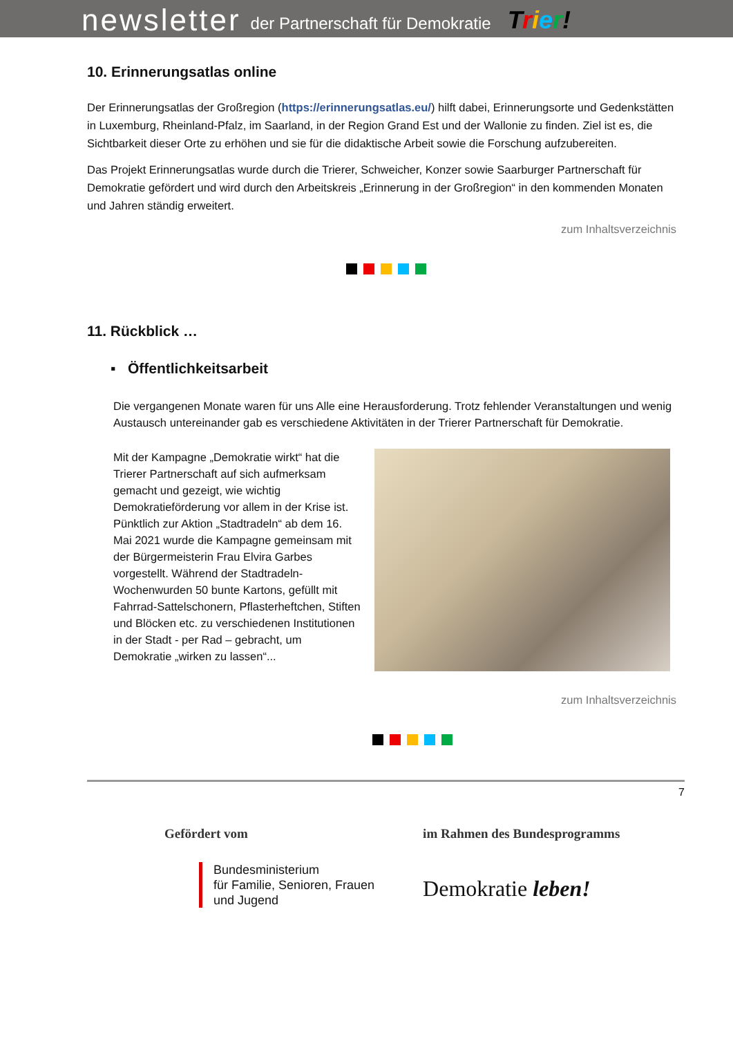newsletter der Partnerschaft für Demokratie Trier!
10. Erinnerungsatlas online
Der Erinnerungsatlas der Großregion (https://erinnerungsatlas.eu/) hilft dabei, Erinnerungsorte und Gedenkstätten in Luxemburg, Rheinland-Pfalz, im Saarland, in der Region Grand Est und der Wallonie zu finden. Ziel ist es, die Sichtbarkeit dieser Orte zu erhöhen und sie für die didaktische Arbeit sowie die Forschung aufzubereiten.
Das Projekt Erinnerungsatlas wurde durch die Trierer, Schweicher, Konzer sowie Saarburger Partnerschaft für Demokratie gefördert und wird durch den Arbeitskreis „Erinnerung in der Großregion“ in den kommenden Monaten und Jahren ständig erweitert.
zum Inhaltsverzeichnis
11. Rückblick …
▪ Öffentlichkeitsarbeit
Die vergangenen Monate waren für uns Alle eine Herausforderung. Trotz fehlender Veranstaltungen und wenig Austausch untereinander gab es verschiedene Aktivitäten in der Trierer Partnerschaft für Demokratie.
Mit der Kampagne „Demokratie wirkt“ hat die Trierer Partnerschaft auf sich aufmerksam gemacht und gezeigt, wie wichtig Demokratieförderung vor allem in der Krise ist. Pünktlich zur Aktion „Stadtradeln“ ab dem 16. Mai 2021 wurde die Kampagne gemeinsam mit der Bürgermeisterin Frau Elvira Garbes vorgestellt. Während der Stadtradeln-Wochenwurden 50 bunte Kartons, gefüllt mit Fahrrad-Sattelschonern, Pflasterheftchen, Stiften und Blöcken etc. zu verschiedenen Institutionen in der Stadt - per Rad – gebracht, um Demokratie „wirken zu lassen“...
zum Inhaltsverzeichnis
7
Gefördert vom
Bundesministerium
für Familie, Senioren, Frauen
und Jugend
im Rahmen des Bundesprogramms
Demokratie leben!